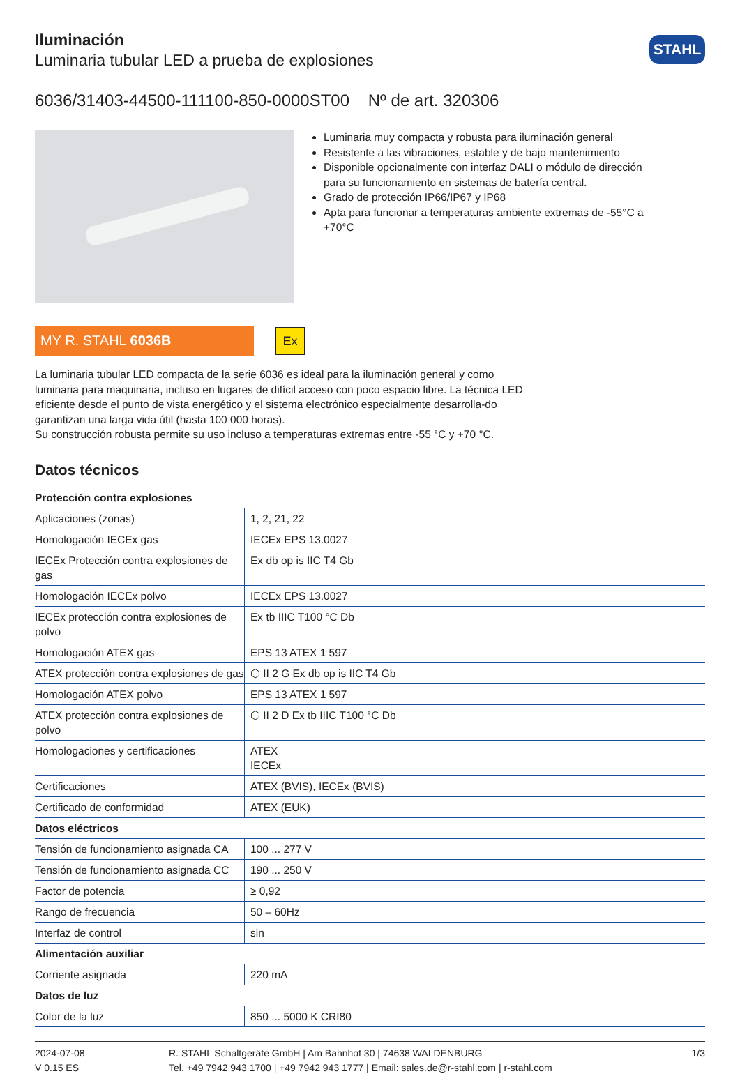Iluminación
Luminaria tubular LED a prueba de explosiones
STAHL
6036/31403-44500-111100-850-0000ST00 Nº de art. 320306
Luminaria muy compacta y robusta para iluminación general
Resistente a las vibraciones, estable y de bajo mantenimiento
Disponible opcionalmente con interfaz DALI o módulo de dirección para su funcionamiento en sistemas de batería central.
Grado de protección IP66/IP67 y IP68
Apta para funcionar a temperaturas ambiente extremas de -55°C a +70°C
MY R. STAHL 6036B
Ex
La luminaria tubular LED compacta de la serie 6036 es ideal para la iluminación general y como luminaria para maquinaria, incluso en lugares de difícil acceso con poco espacio libre. La técnica LED eficiente desde el punto de vista energético y el sistema electrónico especialmente desarrolla-do garantizan una larga vida útil (hasta 100 000 horas).
Su construcción robusta permite su uso incluso a temperaturas extremas entre -55 °C y +70 °C.
Datos técnicos
| Protección contra explosiones | |
| --- | --- |
| Aplicaciones (zonas) | 1, 2, 21, 22 |
| Homologación IECEx gas | IECEx EPS 13.0027 |
| IECEx Protección contra explosiones de gas | Ex db op is IIC T4 Gb |
| Homologación IECEx polvo | IECEx EPS 13.0027 |
| IECEx protección contra explosiones de polvo | Ex tb IIIC T100 °C Db |
| Homologación ATEX gas | EPS 13 ATEX 1 597 |
| ATEX protección contra explosiones de gas | ⬡ II 2 G Ex db op is IIC T4 Gb |
| Homologación ATEX polvo | EPS 13 ATEX 1 597 |
| ATEX protección contra explosiones de polvo | ⬡ II 2 D Ex tb IIIC T100 °C Db |
| Homologaciones y certificaciones | ATEX IECEx |
| Certificaciones | ATEX (BVIS), IECEx (BVIS) |
| Certificado de conformidad | ATEX (EUK) |
| Datos eléctricos | |
| Tensión de funcionamiento asignada CA | 100 ... 277 V |
| Tensión de funcionamiento asignada CC | 190 ... 250 V |
| Factor de potencia | ≥ 0,92 |
| Rango de frecuencia | 50 – 60Hz |
| Interfaz de control | sin |
| Alimentación auxiliar | |
| Corriente asignada | 220 mA |
| Datos de luz | |
| Color de la luz | 850 ... 5000 K CRI80 |
2024-07-08
V 0.15 ES
R. STAHL Schaltgeräte GmbH | Am Bahnhof 30 | 74638 WALDENBURG
Tel. +49 7942 943 1700 | +49 7942 943 1777 | Email: sales.de@r-stahl.com | r-stahl.com
1/3